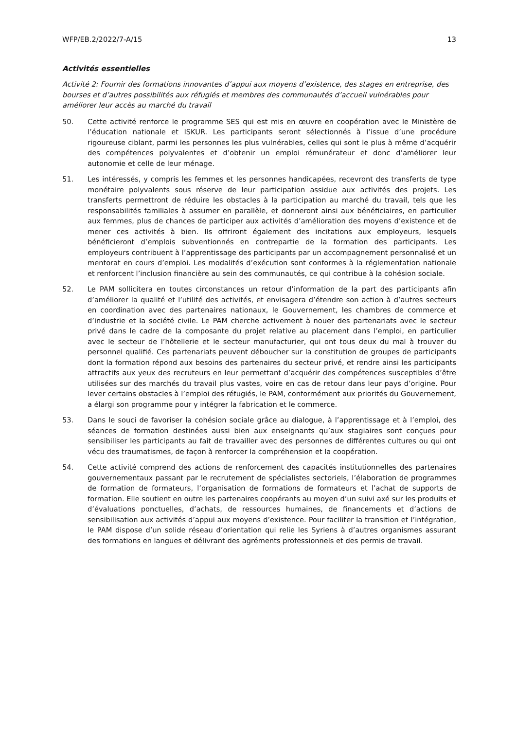WFP/EB.2/2022/7-A/15 13
Activités essentielles
Activité 2: Fournir des formations innovantes d’appui aux moyens d’existence, des stages en entreprise, des bourses et d’autres possibilités aux réfugiés et membres des communautés d’accueil vulnérables pour améliorer leur accès au marché du travail
50. Cette activité renforce le programme SES qui est mis en œuvre en coopération avec le Ministère de l’éducation nationale et ISKUR. Les participants seront sélectionnés à l’issue d’une procédure rigoureuse ciblant, parmi les personnes les plus vulnérables, celles qui sont le plus à même d’acquérir des compétences polyvalentes et d’obtenir un emploi rémunérateur et donc d’améliorer leur autonomie et celle de leur ménage.
51. Les intéressés, y compris les femmes et les personnes handicapées, recevront des transferts de type monétaire polyvalents sous réserve de leur participation assidue aux activités des projets. Les transferts permettront de réduire les obstacles à la participation au marché du travail, tels que les responsabilités familiales à assumer en parallèle, et donneront ainsi aux bénéficiaires, en particulier aux femmes, plus de chances de participer aux activités d’amélioration des moyens d’existence et de mener ces activités à bien. Ils offriront également des incitations aux employeurs, lesquels bénéficieront d’emplois subventionnés en contrepartie de la formation des participants. Les employeurs contribuent à l’apprentissage des participants par un accompagnement personnalisé et un mentorat en cours d’emploi. Les modalités d’exécution sont conformes à la réglementation nationale et renforcent l’inclusion financière au sein des communautés, ce qui contribue à la cohésion sociale.
52. Le PAM sollicitera en toutes circonstances un retour d’information de la part des participants afin d’améliorer la qualité et l’utilité des activités, et envisagera d’étendre son action à d’autres secteurs en coordination avec des partenaires nationaux, le Gouvernement, les chambres de commerce et d’industrie et la société civile. Le PAM cherche activement à nouer des partenariats avec le secteur privé dans le cadre de la composante du projet relative au placement dans l’emploi, en particulier avec le secteur de l’hôtellerie et le secteur manufacturier, qui ont tous deux du mal à trouver du personnel qualifié. Ces partenariats peuvent déboucher sur la constitution de groupes de participants dont la formation répond aux besoins des partenaires du secteur privé, et rendre ainsi les participants attractifs aux yeux des recruteurs en leur permettant d’acquérir des compétences susceptibles d’être utilisées sur des marchés du travail plus vastes, voire en cas de retour dans leur pays d’origine. Pour lever certains obstacles à l’emploi des réfugiés, le PAM, conformément aux priorités du Gouvernement, a élargi son programme pour y intégrer la fabrication et le commerce.
53. Dans le souci de favoriser la cohésion sociale grâce au dialogue, à l’apprentissage et à l’emploi, des séances de formation destinées aussi bien aux enseignants qu’aux stagiaires sont conçues pour sensibiliser les participants au fait de travailler avec des personnes de différentes cultures ou qui ont vécu des traumatismes, de façon à renforcer la compréhension et la coopération.
54. Cette activité comprend des actions de renforcement des capacités institutionnelles des partenaires gouvernementaux passant par le recrutement de spécialistes sectoriels, l’élaboration de programmes de formation de formateurs, l’organisation de formations de formateurs et l’achat de supports de formation. Elle soutient en outre les partenaires coopérants au moyen d’un suivi axé sur les produits et d’évaluations ponctuelles, d’achats, de ressources humaines, de financements et d’actions de sensibilisation aux activités d’appui aux moyens d’existence. Pour faciliter la transition et l’intégration, le PAM dispose d’un solide réseau d’orientation qui relie les Syriens à d’autres organismes assurant des formations en langues et délivrant des agréments professionnels et des permis de travail.